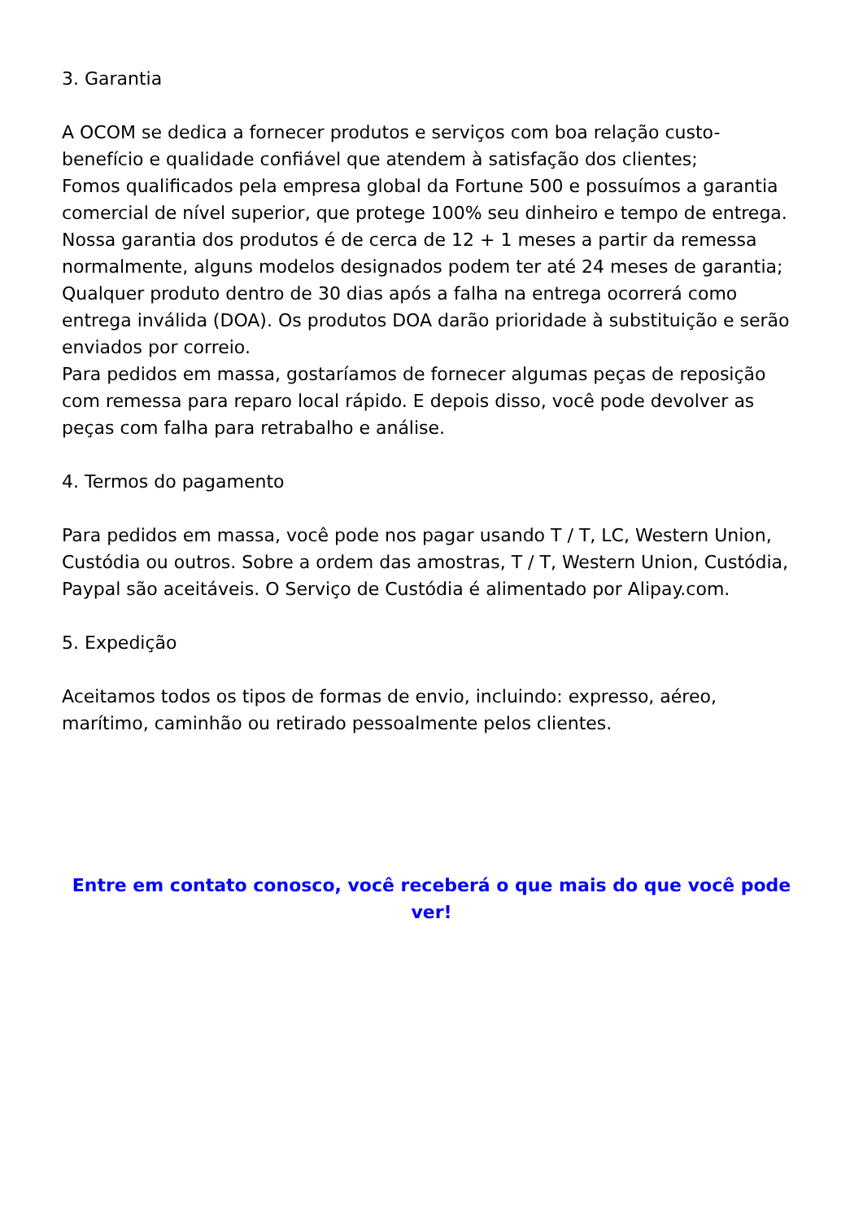3. Garantia
A OCOM se dedica a fornecer produtos e serviços com boa relação custo-benefício e qualidade confiável que atendem à satisfação dos clientes;
Fomos qualificados pela empresa global da Fortune 500 e possuímos a garantia comercial de nível superior, que protege 100% seu dinheiro e tempo de entrega.
Nossa garantia dos produtos é de cerca de 12 + 1 meses a partir da remessa normalmente, alguns modelos designados podem ter até 24 meses de garantia;
Qualquer produto dentro de 30 dias após a falha na entrega ocorrerá como entrega inválida (DOA). Os produtos DOA darão prioridade à substituição e serão enviados por correio.
Para pedidos em massa, gostaríamos de fornecer algumas peças de reposição com remessa para reparo local rápido. E depois disso, você pode devolver as peças com falha para retrabalho e análise.
4. Termos do pagamento
Para pedidos em massa, você pode nos pagar usando T / T, LC, Western Union, Custódia ou outros. Sobre a ordem das amostras, T / T, Western Union, Custódia, Paypal são aceitáveis. O Serviço de Custódia é alimentado por Alipay.com.
5. Expedição
Aceitamos todos os tipos de formas de envio, incluindo: expresso, aéreo, marítimo, caminhão ou retirado pessoalmente pelos clientes.
Entre em contato conosco, você receberá o que mais do que você pode ver!